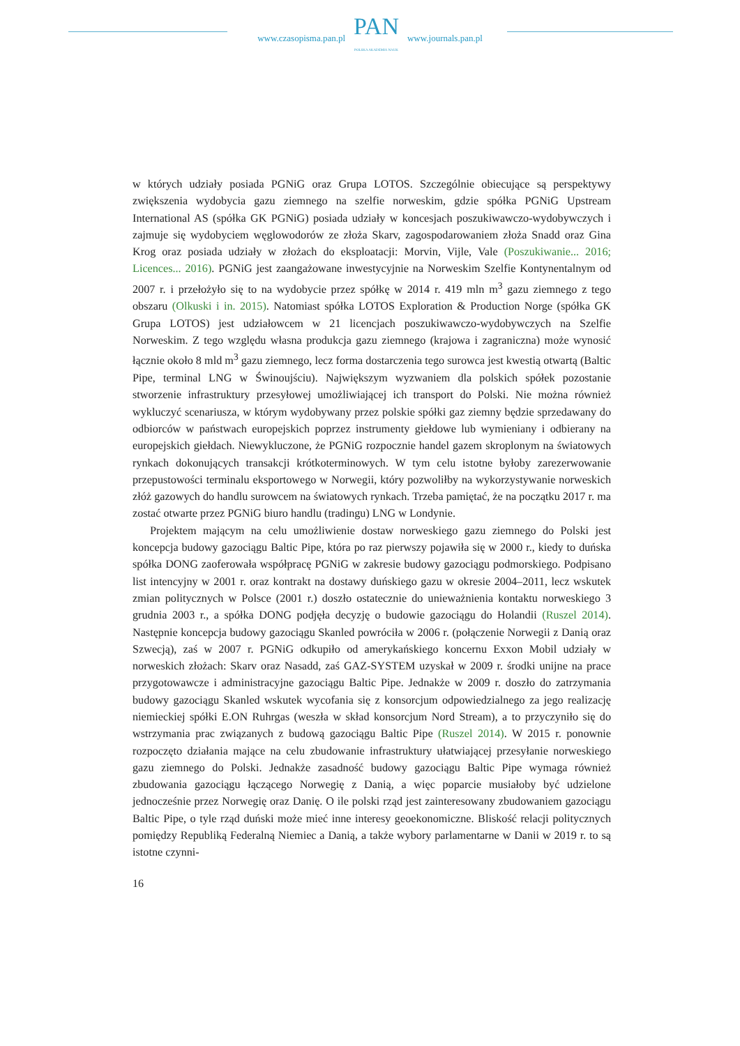www.czasopisma.pan.pl
PAN
POLSKA AKADEMIA NAUK
www.journals.pan.pl
w których udziały posiada PGNiG oraz Grupa LOTOS. Szczególnie obiecujące są perspektywy zwiększenia wydobycia gazu ziemnego na szelfie norweskim, gdzie spółka PGNiG Upstream International AS (spółka GK PGNiG) posiada udziały w koncesjach poszukiwawczo-wydobywczych i zajmuje się wydobyciem węglowodorów ze złoża Skarv, zagospodarowaniem złoża Snadd oraz Gina Krog oraz posiada udziały w złożach do eksploatacji: Morvin, Vijle, Vale (Poszukiwanie... 2016; Licences... 2016). PGNiG jest zaangażowane inwestycyjnie na Norweskim Szelfie Kontynentalnym od 2007 r. i przełożyło się to na wydobycie przez spółkę w 2014 r. 419 mln m<sup>3</sup> gazu ziemnego z tego obszaru (Olkuski i in. 2015). Natomiast spółka LOTOS Exploration & Production Norge (spółka GK Grupa LOTOS) jest udziałowcem w 21 licencjach poszukiwawczo-wydobywczych na Szelfie Norweskim. Z tego względu własna produkcja gazu ziemnego (krajowa i zagraniczna) może wynosić łącznie około 8 mld m<sup>3</sup> gazu ziemnego, lecz forma dostarczenia tego surowca jest kwestią otwartą (Baltic Pipe, terminal LNG w Świnoujściu). Największym wyzwaniem dla polskich spółek pozostanie stworzenie infrastruktury przesyłowej umożliwiającej ich transport do Polski. Nie można również wykluczyć scenariusza, w którym wydobywany przez polskie spółki gaz ziemny będzie sprzedawany do odbiorców w państwach europejskich poprzez instrumenty giełdowe lub wymieniany i odbierany na europejskich giełdach. Niewykluczone, że PGNiG rozpocznie handel gazem skroplonym na światowych rynkach dokonujących transakcji krótkoterminowych. W tym celu istotne byłoby zarezerwowanie przepustowości terminalu eksportowego w Norwegii, który pozwoliłby na wykorzystywanie norweskich złóż gazowych do handlu surowcem na światowych rynkach. Trzeba pamiętać, że na początku 2017 r. ma zostać otwarte przez PGNiG biuro handlu (tradingu) LNG w Londynie.
Projektem mającym na celu umożliwienie dostaw norweskiego gazu ziemnego do Polski jest koncepcja budowy gazociągu Baltic Pipe, która po raz pierwszy pojawiła się w 2000 r., kiedy to duńska spółka DONG zaoferowała współpracę PGNiG w zakresie budowy gazociągu podmorskiego. Podpisano list intencyjny w 2001 r. oraz kontrakt na dostawy duńskiego gazu w okresie 2004–2011, lecz wskutek zmian politycznych w Polsce (2001 r.) doszło ostatecznie do unieważnienia kontaktu norweskiego 3 grudnia 2003 r., a spółka DONG podjęła decyzję o budowie gazociągu do Holandii (Ruszel 2014). Następnie koncepcja budowy gazociągu Skanled powróciła w 2006 r. (połączenie Norwegii z Danią oraz Szwecją), zaś w 2007 r. PGNiG odkupiło od amerykańskiego koncernu Exxon Mobil udziały w norweskich złożach: Skarv oraz Nasadd, zaś GAZ-SYSTEM uzyskał w 2009 r. środki unijne na prace przygotowawcze i administracyjne gazociągu Baltic Pipe. Jednakże w 2009 r. doszło do zatrzymania budowy gazociągu Skanled wskutek wycofania się z konsorcjum odpowiedzialnego za jego realizację niemieckiej spółki E.ON Ruhrgas (weszła w skład konsorcjum Nord Stream), a to przyczyniło się do wstrzymania prac związanych z budową gazociągu Baltic Pipe (Ruszel 2014). W 2015 r. ponownie rozpoczęto działania mające na celu zbudowanie infrastruktury ułatwiającej przesyłanie norweskiego gazu ziemnego do Polski. Jednakże zasadność budowy gazociągu Baltic Pipe wymaga również zbudowania gazociągu łączącego Norwegię z Danią, a więc poparcie musiałoby być udzielone jednocześnie przez Norwegię oraz Danię. O ile polski rząd jest zainteresowany zbudowaniem gazociągu Baltic Pipe, o tyle rząd duński może mieć inne interesy geoekonomiczne. Bliskość relacji politycznych pomiędzy Republiką Federalną Niemiec a Danią, a także wybory parlamentarne w Danii w 2019 r. to są istotne czynni-
16